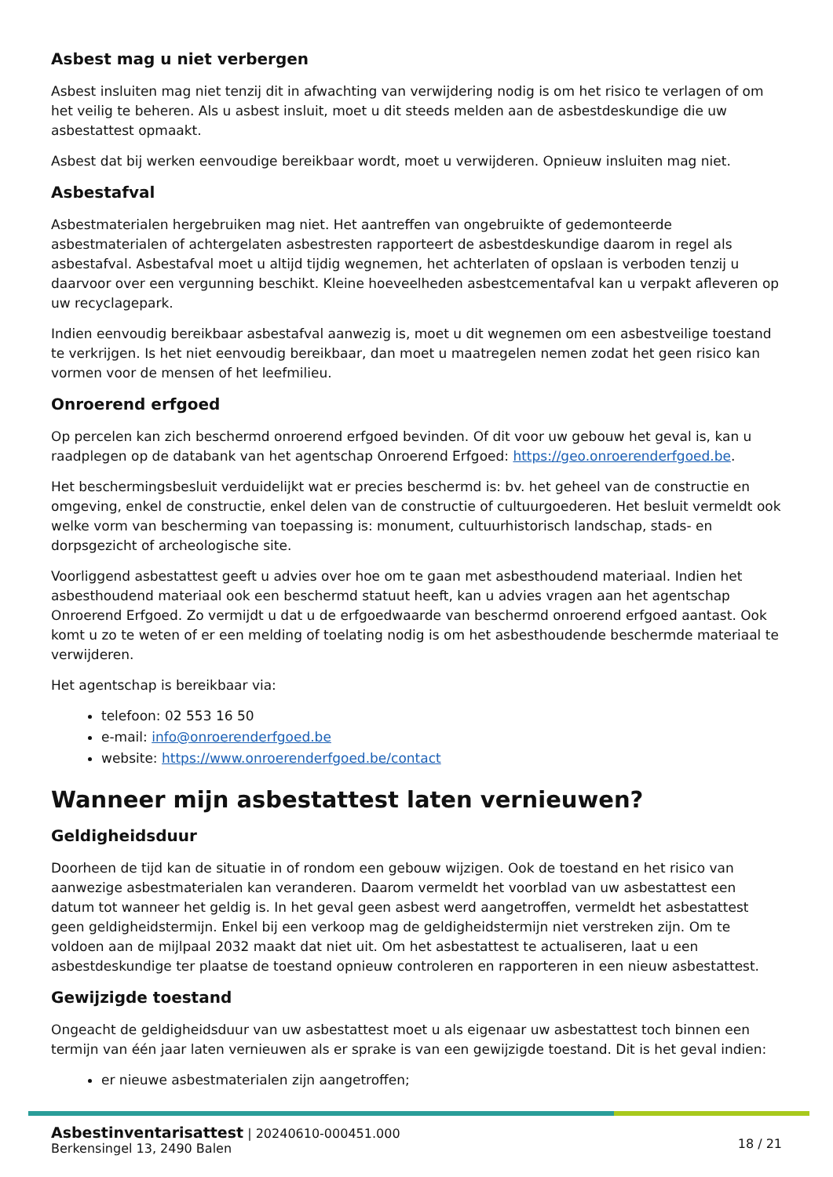Asbest mag u niet verbergen
Asbest insluiten mag niet tenzij dit in afwachting van verwijdering nodig is om het risico te verlagen of om het veilig te beheren. Als u asbest insluit, moet u dit steeds melden aan de asbestdeskundige die uw asbestattest opmaakt.
Asbest dat bij werken eenvoudige bereikbaar wordt, moet u verwijderen. Opnieuw insluiten mag niet.
Asbestafval
Asbestmaterialen hergebruiken mag niet. Het aantreffen van ongebruikte of gedemonteerde asbestmaterialen of achtergelaten asbestresten rapporteert de asbestdeskundige daarom in regel als asbestafval. Asbestafval moet u altijd tijdig wegnemen, het achterlaten of opslaan is verboden tenzij u daarvoor over een vergunning beschikt. Kleine hoeveelheden asbestcementafval kan u verpakt afleveren op uw recyclagepark.
Indien eenvoudig bereikbaar asbestafval aanwezig is, moet u dit wegnemen om een asbestveilige toestand te verkrijgen. Is het niet eenvoudig bereikbaar, dan moet u maatregelen nemen zodat het geen risico kan vormen voor de mensen of het leefmilieu.
Onroerend erfgoed
Op percelen kan zich beschermd onroerend erfgoed bevinden. Of dit voor uw gebouw het geval is, kan u raadplegen op de databank van het agentschap Onroerend Erfgoed: https://geo.onroerenderfgoed.be.
Het beschermingsbesluit verduidelijkt wat er precies beschermd is: bv. het geheel van de constructie en omgeving, enkel de constructie, enkel delen van de constructie of cultuurgoederen. Het besluit vermeldt ook welke vorm van bescherming van toepassing is: monument, cultuurhistorisch landschap, stads- en dorpsgezicht of archeologische site.
Voorliggend asbestattest geeft u advies over hoe om te gaan met asbesthoudend materiaal. Indien het asbesthoudend materiaal ook een beschermd statuut heeft, kan u advies vragen aan het agentschap Onroerend Erfgoed. Zo vermijdt u dat u de erfgoedwaarde van beschermd onroerend erfgoed aantast. Ook komt u zo te weten of er een melding of toelating nodig is om het asbesthoudende beschermde materiaal te verwijderen.
Het agentschap is bereikbaar via:
telefoon: 02 553 16 50
e-mail: info@onroerenderfgoed.be
website: https://www.onroerenderfgoed.be/contact
Wanneer mijn asbestattest laten vernieuwen?
Geldigheidsduur
Doorheen de tijd kan de situatie in of rondom een gebouw wijzigen. Ook de toestand en het risico van aanwezige asbestmaterialen kan veranderen. Daarom vermeldt het voorblad van uw asbestattest een datum tot wanneer het geldig is. In het geval geen asbest werd aangetroffen, vermeldt het asbestattest geen geldigheidstermijn. Enkel bij een verkoop mag de geldigheidstermijn niet verstreken zijn. Om te voldoen aan de mijlpaal 2032 maakt dat niet uit. Om het asbestattest te actualiseren, laat u een asbestdeskundige ter plaatse de toestand opnieuw controleren en rapporteren in een nieuw asbestattest.
Gewijzigde toestand
Ongeacht de geldigheidsduur van uw asbestattest moet u als eigenaar uw asbestattest toch binnen een termijn van één jaar laten vernieuwen als er sprake is van een gewijzigde toestand. Dit is het geval indien:
er nieuwe asbestmaterialen zijn aangetroffen;
Asbestinventarisattest | 20240610-000451.000
Berkensingel 13, 2490 Balen
18 / 21